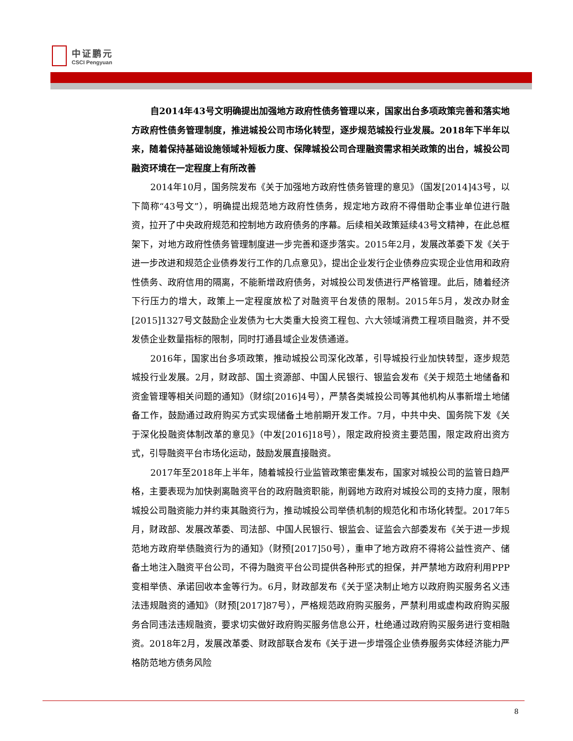中证鹏元
CSCI Pengyuan
自2014年43号文明确提出加强地方政府性债务管理以来，国家出台多项政策完善和落实地方政府性债务管理制度，推进城投公司市场化转型，逐步规范城投行业发展。2018年下半年以来，随着保持基础设施领域补短板力度、保障城投公司合理融资需求相关政策的出台，城投公司融资环境在一定程度上有所改善
2014年10月，国务院发布《关于加强地方政府性债务管理的意见》（国发[2014]43号，以下简称“43号文”），明确提出规范地方政府性债务，规定地方政府不得借助企事业单位进行融资，拉开了中央政府规范和控制地方政府债务的序幕。后续相关政策延续43号文精神，在此总框架下，对地方政府性债务管理制度进一步完善和逐步落实。2015年2月，发展改革委下发《关于进一步改进和规范企业债券发行工作的几点意见》，提出企业发行企业债券应实现企业信用和政府性债务、政府信用的隔离，不能新增政府债务，对城投公司发债进行严格管理。此后，随着经济下行压力的增大，政策上一定程度放松了对融资平台发债的限制。2015年5月，发改办财金[2015]1327号文鼓励企业发债为七大类重大投资工程包、六大领域消费工程项目融资，并不受发债企业数量指标的限制，同时打通县域企业发债通道。
2016年，国家出台多项政策，推动城投公司深化改革，引导城投行业加快转型，逐步规范城投行业发展。2月，财政部、国土资源部、中国人民银行、银监会发布《关于规范土地储备和资金管理等相关问题的通知》（财综[2016]4号），严禁各类城投公司等其他机构从事新增土地储备工作，鼓励通过政府购买方式实现储备土地前期开发工作。7月，中共中央、国务院下发《关于深化投融资体制改革的意见》（中发[2016]18号），限定政府投资主要范围，限定政府出资方式，引导融资平台市场化运动，鼓励发展直接融资。
2017年至2018年上半年，随着城投行业监管政策密集发布，国家对城投公司的监管日趋严格，主要表现为加快剥离融资平台的政府融资职能，削弱地方政府对城投公司的支持力度，限制城投公司融资能力并约束其融资行为，推动城投公司举债机制的规范化和市场化转型。2017年5月，财政部、发展改革委、司法部、中国人民银行、银监会、证监会六部委发布《关于进一步规范地方政府举债融资行为的通知》（财预[2017]50号），重申了地方政府不得将公益性资产、储备土地注入融资平台公司，不得为融资平台公司提供各种形式的担保，并严禁地方政府利用PPP变相举债、承诺回收本金等行为。6月，财政部发布《关于坚决制止地方以政府购买服务名义违法违规融资的通知》（财预[2017]87号），严格规范政府购买服务，严禁利用或虚构政府购买服务合同违法违规融资，要求切实做好政府购买服务信息公开，杜绝通过政府购买服务进行变相融资。2018年2月，发展改革委、财政部联合发布《关于进一步增强企业债券服务实体经济能力严格防范地方债务风险
8